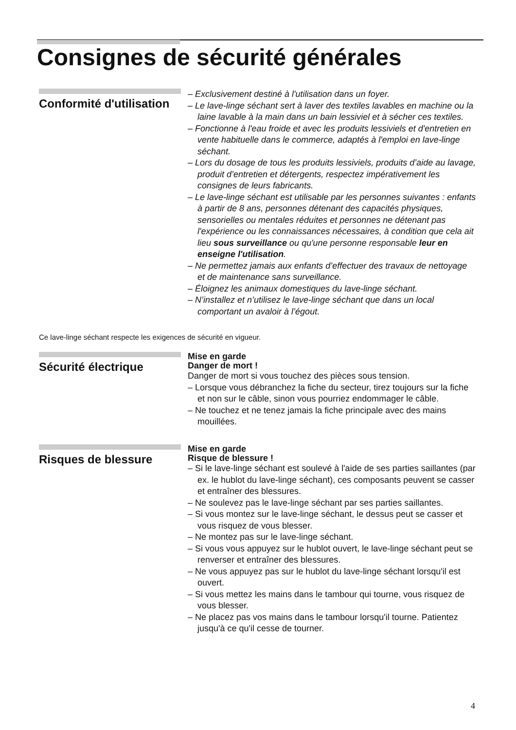Consignes de sécurité générales
Conformité d'utilisation
– Exclusivement destiné à l'utilisation dans un foyer.
– Le lave-linge séchant sert à laver des textiles lavables en machine ou la laine lavable à la main dans un bain lessiviel et à sécher ces textiles.
– Fonctionne à l'eau froide et avec les produits lessiviels et d'entretien en vente habituelle dans le commerce, adaptés à l'emploi en lave-linge séchant.
– Lors du dosage de tous les produits lessiviels, produits d’aide au lavage, produit d’entretien et détergents, respectez impérativement les consignes de leurs fabricants.
– Le lave-linge séchant est utilisable par les personnes suivantes : enfants à partir de 8 ans, personnes détenant des capacités physiques, sensorielles ou mentales réduites et personnes ne détenant pas l'expérience ou les connaissances nécessaires, à condition que cela ait lieu sous surveillance ou qu'une personne responsable leur en enseigne l'utilisation.
– Ne permettez jamais aux enfants d’effectuer des travaux de nettoyage et de maintenance sans surveillance.
– Éloignez les animaux domestiques du lave-linge séchant.
– N’installez et n’utilisez le lave-linge séchant que dans un local comportant un avaloir à l’égout.
Ce lave-linge séchant respecte les exigences de sécurité en vigueur.
Sécurité électrique
Mise en garde
Danger de mort !
Danger de mort si vous touchez des pièces sous tension.
– Lorsque vous débranchez la fiche du secteur, tirez toujours sur la fiche et non sur le câble, sinon vous pourriez endommager le câble.
– Ne touchez et ne tenez jamais la fiche principale avec des mains mouillées.
Risques de blessure
Mise en garde
Risque de blessure !
– Si le lave-linge séchant est soulevé à l'aide de ses parties saillantes (par ex. le hublot du lave-linge séchant), ces composants peuvent se casser et entraîner des blessures.
– Ne soulevez pas le lave-linge séchant par ses parties saillantes.
– Si vous montez sur le lave-linge séchant, le dessus peut se casser et vous risquez de vous blesser.
– Ne montez pas sur le lave-linge séchant.
– Si vous vous appuyez sur le hublot ouvert, le lave-linge séchant peut se renverser et entraîner des blessures.
– Ne vous appuyez pas sur le hublot du lave-linge séchant lorsqu'il est ouvert.
– Si vous mettez les mains dans le tambour qui tourne, vous risquez de vous blesser.
– Ne placez pas vos mains dans le tambour lorsqu'il tourne. Patientez jusqu'à ce qu'il cesse de tourner.
4